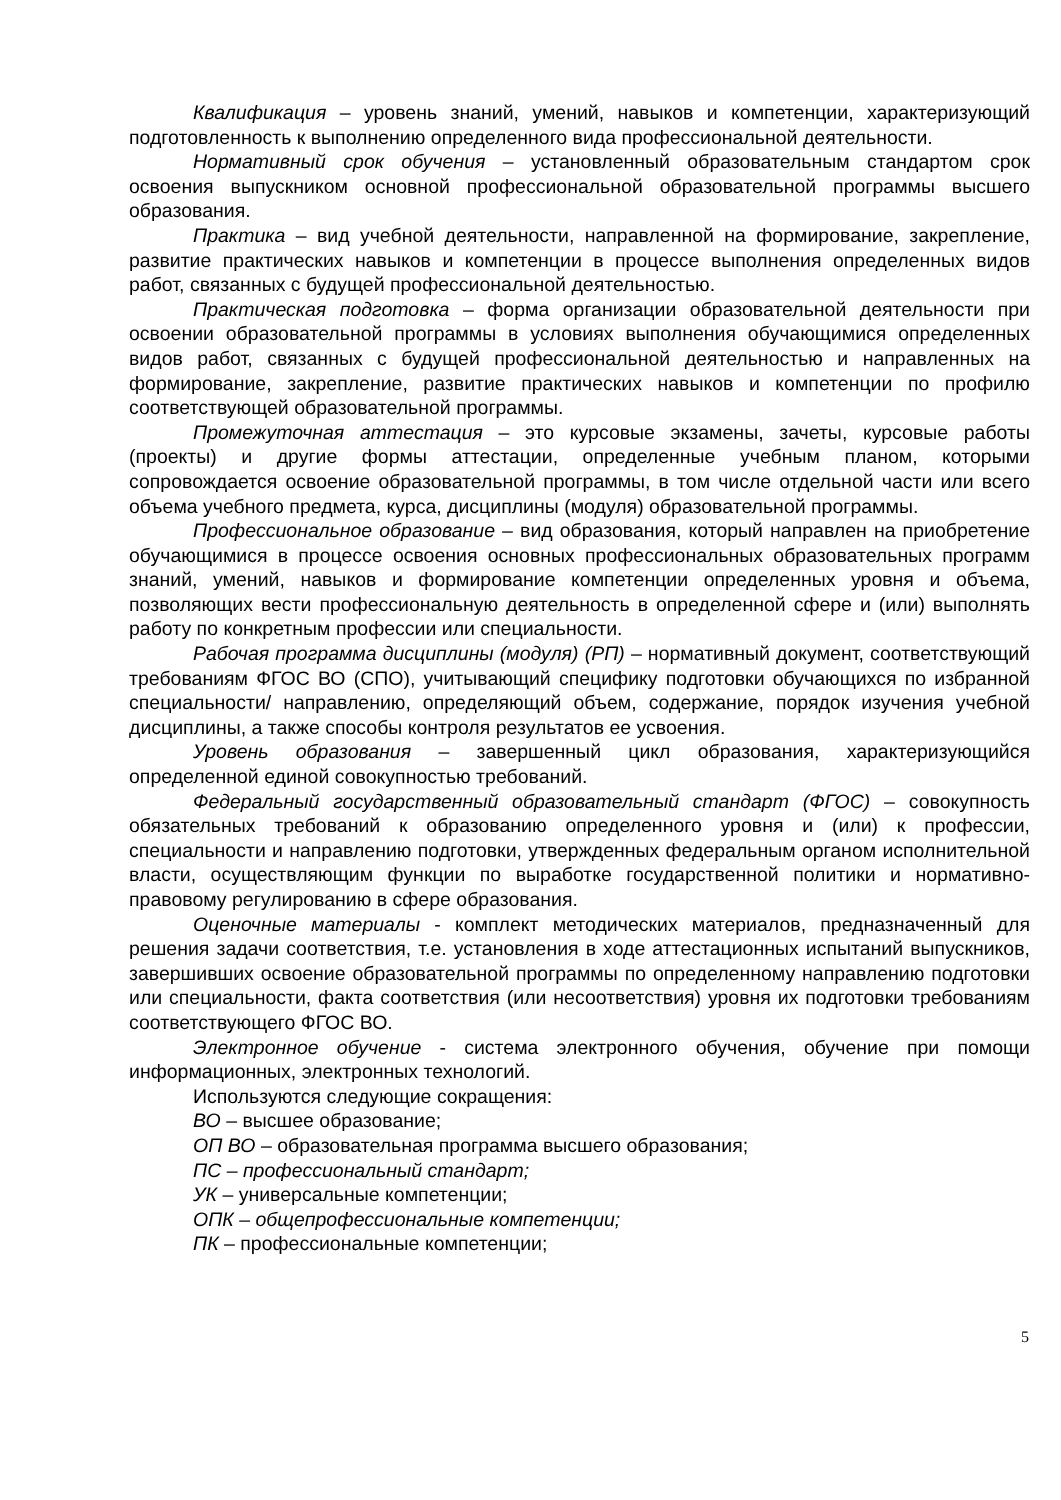Квалификация – уровень знаний, умений, навыков и компетенции, характеризующий подготовленность к выполнению определенного вида профессиональной деятельности.
Нормативный срок обучения – установленный образовательным стандартом срок освоения выпускником основной профессиональной образовательной программы высшего образования.
Практика – вид учебной деятельности, направленной на формирование, закрепление, развитие практических навыков и компетенции в процессе выполнения определенных видов работ, связанных с будущей профессиональной деятельностью.
Практическая подготовка – форма организации образовательной деятельности при освоении образовательной программы в условиях выполнения обучающимися определенных видов работ, связанных с будущей профессиональной деятельностью и направленных на формирование, закрепление, развитие практических навыков и компетенции по профилю соответствующей образовательной программы.
Промежуточная аттестация – это курсовые экзамены, зачеты, курсовые работы (проекты) и другие формы аттестации, определенные учебным планом, которыми сопровождается освоение образовательной программы, в том числе отдельной части или всего объема учебного предмета, курса, дисциплины (модуля) образовательной программы.
Профессиональное образование – вид образования, который направлен на приобретение обучающимися в процессе освоения основных профессиональных образовательных программ знаний, умений, навыков и формирование компетенции определенных уровня и объема, позволяющих вести профессиональную деятельность в определенной сфере и (или) выполнять работу по конкретным профессии или специальности.
Рабочая программа дисциплины (модуля) (РП) – нормативный документ, соответствующий требованиям ФГОС ВО (СПО), учитывающий специфику подготовки обучающихся по избранной специальности/ направлению, определяющий объем, содержание, порядок изучения учебной дисциплины, а также способы контроля результатов ее усвоения.
Уровень образования – завершенный цикл образования, характеризующийся определенной единой совокупностью требований.
Федеральный государственный образовательный стандарт (ФГОС) – совокупность обязательных требований к образованию определенного уровня и (или) к профессии, специальности и направлению подготовки, утвержденных федеральным органом исполнительной власти, осуществляющим функции по выработке государственной политики и нормативно-правовому регулированию в сфере образования.
Оценочные материалы - комплект методических материалов, предназначенный для решения задачи соответствия, т.е. установления в ходе аттестационных испытаний выпускников, завершивших освоение образовательной программы по определенному направлению подготовки или специальности, факта соответствия (или несоответствия) уровня их подготовки требованиям соответствующего ФГОС ВО.
Электронное обучение - система электронного обучения, обучение при помощи информационных, электронных технологий.
Используются следующие сокращения:
ВО – высшее образование;
ОП ВО – образовательная программа высшего образования;
ПС – профессиональный стандарт;
УК – универсальные компетенции;
ОПК – общепрофессиональные компетенции;
ПК – профессиональные компетенции;
5